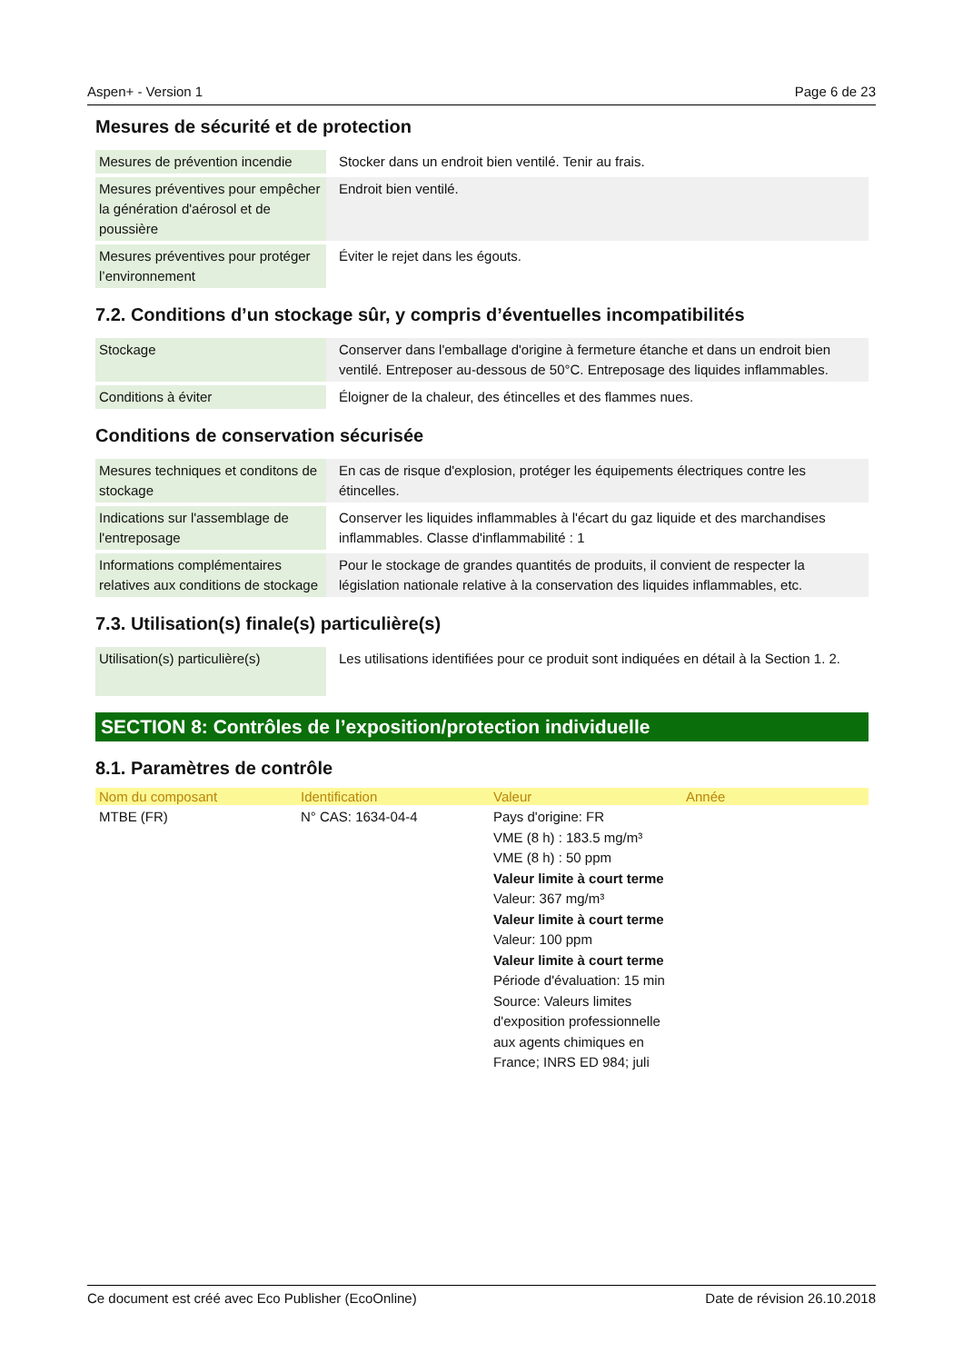Aspen+ - Version 1 Page 6 de 23
Mesures de sécurité et de protection
| Mesures de prévention incendie | Stocker dans un endroit bien ventilé. Tenir au frais. |
| Mesures préventives pour empêcher la génération d'aérosol et de poussière | Endroit bien ventilé. |
| Mesures préventives pour protéger l’environnement | Éviter le rejet dans les égouts. |
7.2. Conditions d’un stockage sûr, y compris d’éventuelles incompatibilités
| Stockage | Conserver dans l'emballage d'origine à fermeture étanche et dans un endroit bien ventilé. Entreposer au-dessous de 50°C. Entreposage des liquides inflammables. |
| Conditions à éviter | Éloigner de la chaleur, des étincelles et des flammes nues. |
Conditions de conservation sécurisée
| Mesures techniques et conditons de stockage | En cas de risque d'explosion, protéger les équipements électriques contre les étincelles. |
| Indications sur l'assemblage de l'entreposage | Conserver les liquides inflammables à l'écart du gaz liquide et des marchandises inflammables. Classe d'inflammabilité : 1 |
| Informations complémentaires relatives aux conditions de stockage | Pour le stockage de grandes quantités de produits, il convient de respecter la législation nationale relative à la conservation des liquides inflammables, etc. |
7.3. Utilisation(s) finale(s) particulière(s)
| Utilisation(s) particulière(s) | Les utilisations identifiées pour ce produit sont indiquées en détail à la Section 1. 2. |
SECTION 8: Contrôles de l’exposition/protection individuelle
8.1. Paramètres de contrôle
| Nom du composant | Identification | Valeur | Année |
| --- | --- | --- | --- |
| MTBE (FR) | N° CAS: 1634-04-4 | Pays d'origine: FR VME (8 h) : 183.5 mg/m³ VME (8 h) : 50 ppm Valeur limite à court terme Valeur: 367 mg/m³ Valeur limite à court terme Valeur: 100 ppm Valeur limite à court terme Période d'évaluation: 15 min Source: Valeurs limites d'exposition professionnelle aux agents chimiques en France; INRS ED 984; juli | |
Ce document est créé avec Eco Publisher (EcoOnline) Date de révision 26.10.2018